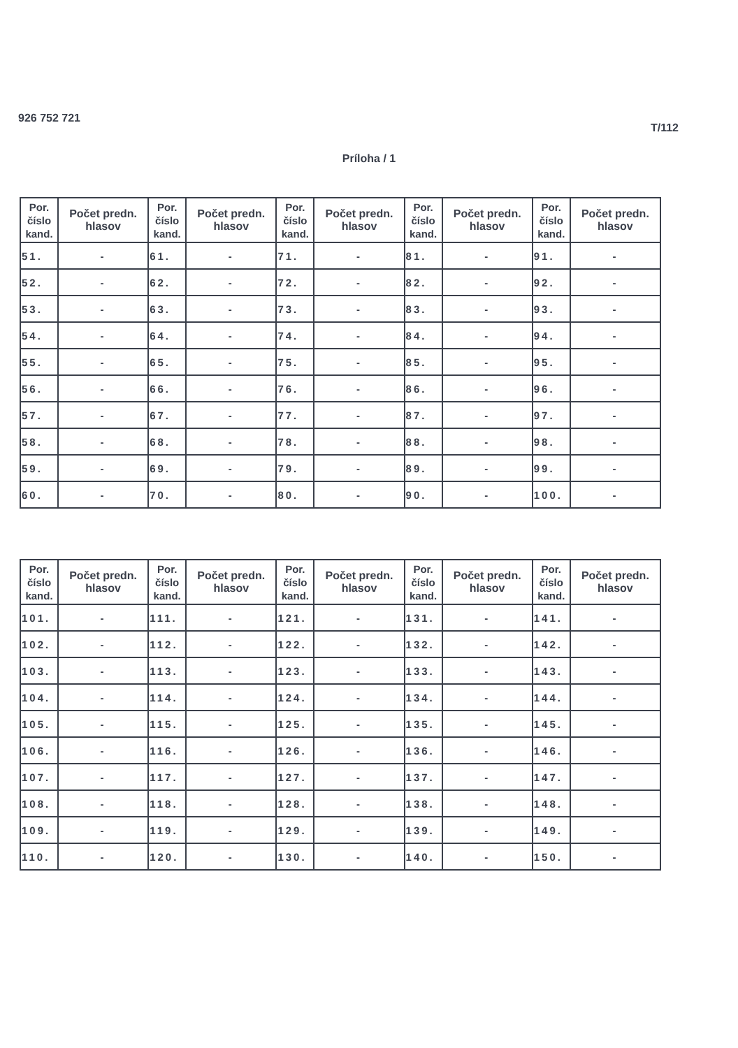926 752 721 T/112
Príloha / 1
| Por. číslo kand. | Počet predn. hlasov | Por. číslo kand. | Počet predn. hlasov | Por. číslo kand. | Počet predn. hlasov | Por. číslo kand. | Počet predn. hlasov | Por. číslo kand. | Počet predn. hlasov |
| --- | --- | --- | --- | --- | --- | --- | --- | --- | --- |
| 51. | - | 61. | - | 71. | - | 81. | - | 91. | - |
| 52. | - | 62. | - | 72. | - | 82. | - | 92. | - |
| 53. | - | 63. | - | 73. | - | 83. | - | 93. | - |
| 54. | - | 64. | - | 74. | - | 84. | - | 94. | - |
| 55. | - | 65. | - | 75. | - | 85. | - | 95. | - |
| 56. | - | 66. | - | 76. | - | 86. | - | 96. | - |
| 57. | - | 67. | - | 77. | - | 87. | - | 97. | - |
| 58. | - | 68. | - | 78. | - | 88. | - | 98. | - |
| 59. | - | 69. | - | 79. | - | 89. | - | 99. | - |
| 60. | - | 70. | - | 80. | - | 90. | - | 100. | - |
| Por. číslo kand. | Počet predn. hlasov | Por. číslo kand. | Počet predn. hlasov | Por. číslo kand. | Počet predn. hlasov | Por. číslo kand. | Počet predn. hlasov | Por. číslo kand. | Počet predn. hlasov |
| --- | --- | --- | --- | --- | --- | --- | --- | --- | --- |
| 101. | - | 111. | - | 121. | - | 131. | - | 141. | - |
| 102. | - | 112. | - | 122. | - | 132. | - | 142. | - |
| 103. | - | 113. | - | 123. | - | 133. | - | 143. | - |
| 104. | - | 114. | - | 124. | - | 134. | - | 144. | - |
| 105. | - | 115. | - | 125. | - | 135. | - | 145. | - |
| 106. | - | 116. | - | 126. | - | 136. | - | 146. | - |
| 107. | - | 117. | - | 127. | - | 137. | - | 147. | - |
| 108. | - | 118. | - | 128. | - | 138. | - | 148. | - |
| 109. | - | 119. | - | 129. | - | 139. | - | 149. | - |
| 110. | - | 120. | - | 130. | - | 140. | - | 150. | - |